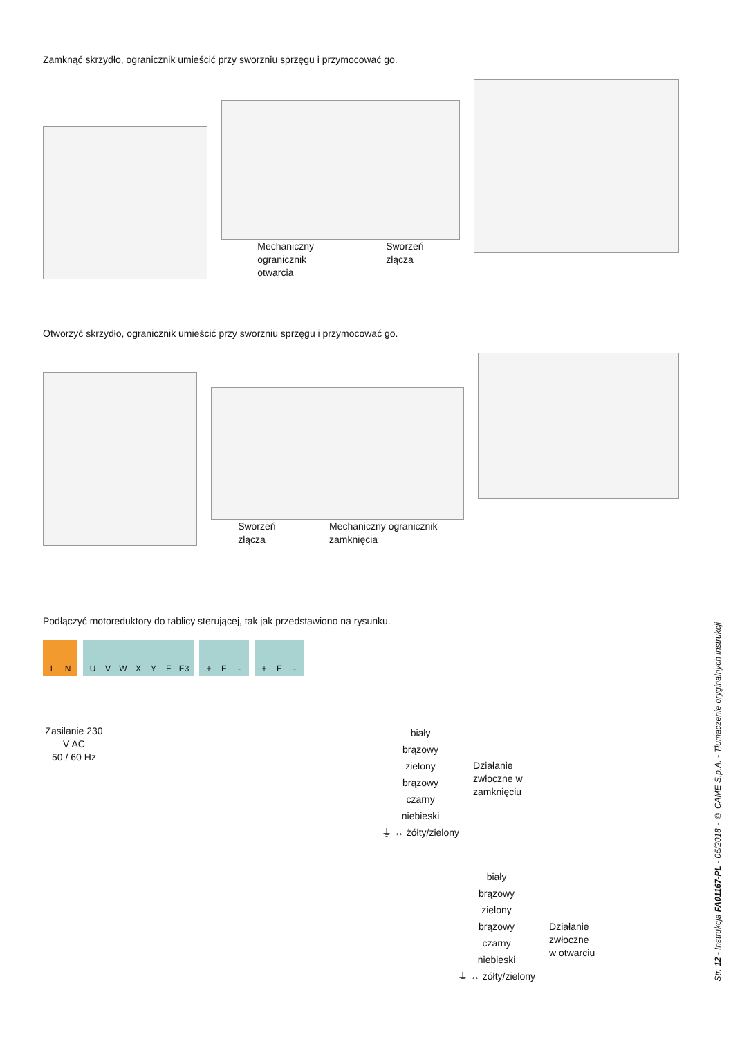Zamknąć skrzydło, ogranicznik umieścić przy sworzniu sprzęgu i przymocować go.
Mechaniczny
ogranicznik
otwarcia
Sworzeń
złącza
Otworzyć skrzydło, ogranicznik umieścić przy sworzniu sprzęgu i przymocować go.
Sworzeń
złącza
Mechaniczny ogranicznik
zamknięcia
Podłączyć motoreduktory do tablicy sterującej, tak jak przedstawiono na rysunku.
L N UVWXYE E3 + E - + E -
Zasilanie 230
V AC
50 / 60 Hz
biały
brązowy
zielony
brązowy
czarny
niebieski
⏚ ↔ żółty/zielony
Działanie
zwłoczne w
zamknięciu
biały
brązowy
zielony
brązowy
czarny
niebieski
⏚ ↔ żółty/zielony
Działanie
zwłoczne
w otwarciu
Str. 12 - Instrukcja FA01167-PL - 05/2018 - © CAME S.p.A. - Tłumaczenie oryginalnych instrukcji